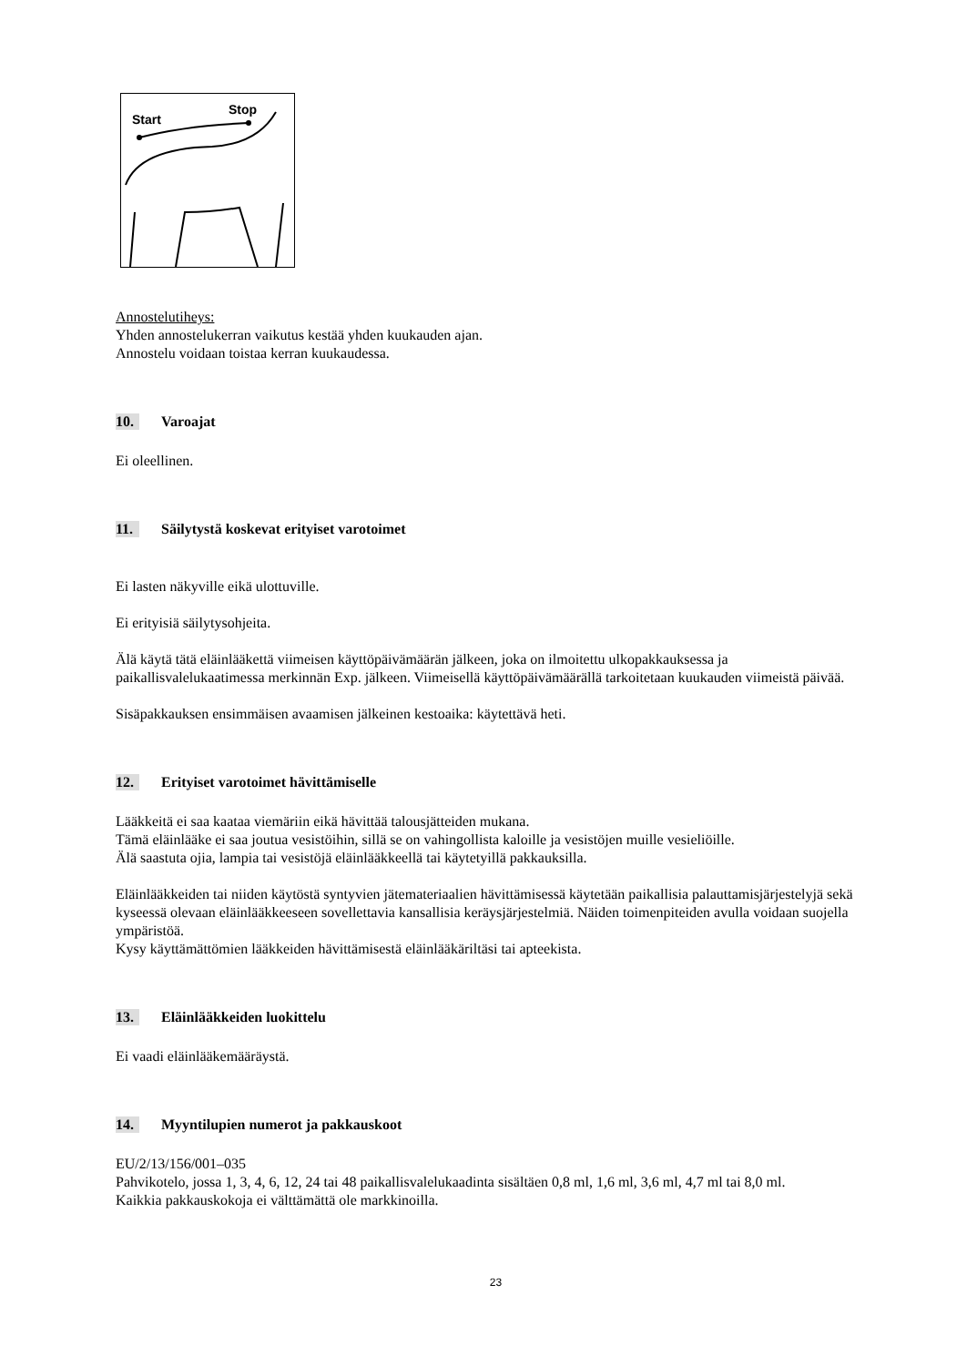Start
Stop
Annostelutiheys:
Yhden annostelukerran vaikutus kestää yhden kuukauden ajan.
Annostelu voidaan toistaa kerran kuukaudessa.
10. Varoajat
Ei oleellinen.
11. Säilytystä koskevat erityiset varotoimet
Ei lasten näkyville eikä ulottuville.
Ei erityisiä säilytysohjeita.
Älä käytä tätä eläinlääkettä viimeisen käyttöpäivämäärän jälkeen, joka on ilmoitettu ulkopakkauksessa ja paikallisvalelukaatimessa merkinnän Exp. jälkeen. Viimeisellä käyttöpäivämäärällä tarkoitetaan kuukauden viimeistä päivää.
Sisäpakkauksen ensimmäisen avaamisen jälkeinen kestoaika: käytettävä heti.
12. Erityiset varotoimet hävittämiselle
Lääkkeitä ei saa kaataa viemäriin eikä hävittää talousjätteiden mukana.
Tämä eläinlääke ei saa joutua vesistöihin, sillä se on vahingollista kaloille ja vesistöjen muille vesieliöille.
Älä saastuta ojia, lampia tai vesistöjä eläinlääkkeellä tai käytetyillä pakkauksilla.
Eläinlääkkeiden tai niiden käytöstä syntyvien jätemateriaalien hävittämisessä käytetään paikallisia palauttamisjärjestelyjä sekä kyseessä olevaan eläinlääkkeeseen sovellettavia kansallisia keräysjärjestelmiä. Näiden toimenpiteiden avulla voidaan suojella ympäristöä.
Kysy käyttämättömien lääkkeiden hävittämisestä eläinlääkäriltäsi tai apteekista.
13. Eläinlääkkeiden luokittelu
Ei vaadi eläinlääkemääräystä.
14. Myyntilupien numerot ja pakkauskoot
EU/2/13/156/001–035
Pahvikotelo, jossa 1, 3, 4, 6, 12, 24 tai 48 paikallisvalelukaadinta sisältäen 0,8 ml, 1,6 ml, 3,6 ml, 4,7 ml tai 8,0 ml.
Kaikkia pakkauskokoja ei välttämättä ole markkinoilla.
23